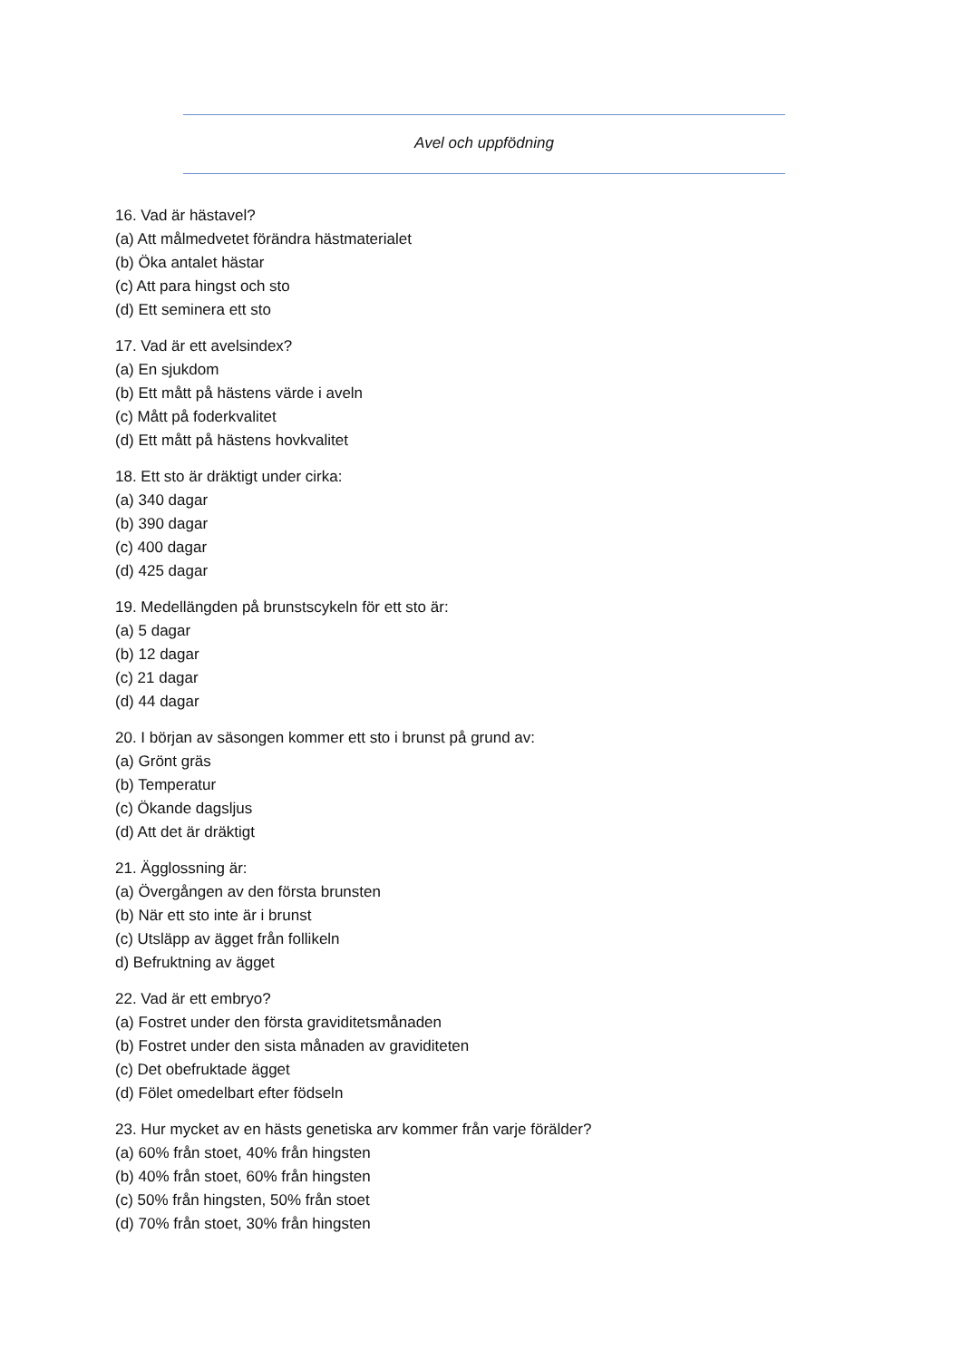Avel och uppfödning
16. Vad är hästavel?
(a) Att målmedvetet förändra hästmaterialet
(b) Öka antalet hästar
(c) Att para hingst och sto
(d) Ett seminera ett sto
17. Vad är ett avelsindex?
(a) En sjukdom
(b) Ett mått på hästens värde i aveln
(c) Mått på foderkvalitet
(d) Ett mått på hästens hovkvalitet
18. Ett sto är dräktigt under cirka:
(a) 340 dagar
(b) 390 dagar
(c) 400 dagar
(d) 425 dagar
19. Medellängden på brunstscykeln för ett sto är:
(a) 5 dagar
(b) 12 dagar
(c) 21 dagar
(d) 44 dagar
20. I början av säsongen kommer ett sto i brunst på grund av:
(a) Grönt gräs
(b) Temperatur
(c) Ökande dagsljus
(d) Att det är dräktigt
21. Ägglossning är:
(a) Övergången av den första brunsten
(b) När ett sto inte är i brunst
(c) Utsläpp av ägget från follikeln
d) Befruktning av ägget
22. Vad är ett embryo?
(a) Fostret under den första graviditetsmånaden
(b) Fostret under den sista månaden av graviditeten
(c) Det obefruktade ägget
(d) Fölet omedelbart efter födseln
23. Hur mycket av en hästs genetiska arv kommer från varje förälder?
(a) 60% från stoet, 40% från hingsten
(b) 40% från stoet, 60% från hingsten
(c) 50% från hingsten, 50% från stoet
(d) 70% från stoet, 30% från hingsten